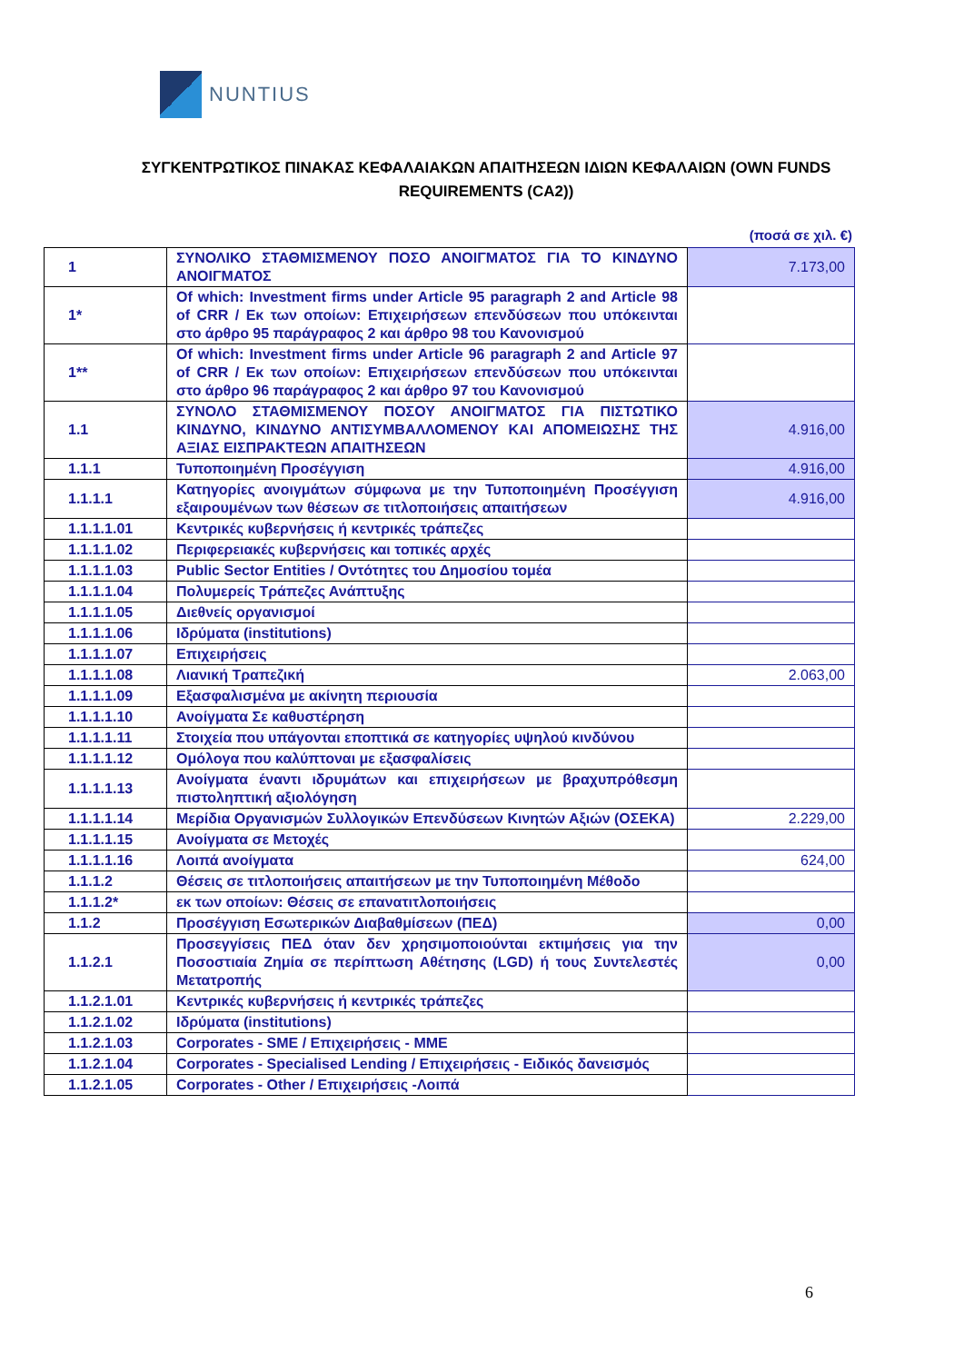NUNTIUS
ΣΥΓΚΕΝΤΡΩΤΙΚΟΣ ΠΙΝΑΚΑΣ ΚΕΦΑΛΑΙΑΚΩΝ ΑΠΑΙΤΗΣΕΩΝ ΙΔΙΩΝ ΚΕΦΑΛΑΙΩΝ (OWN FUNDS REQUIREMENTS (CA2))
(ποσά σε χιλ. €)
| 1 | ΣΥΝΟΛΙΚΟ ΣΤΑΘΜΙΣΜΕΝΟΥ ΠΟΣΟ ΑΝΟΙΓΜΑΤΟΣ ΓΙΑ ΤΟ ΚΙΝΔΥΝΟ ΑΝΟΙΓΜΑΤΟΣ | 7.173,00 |
| 1* | Of which: Investment firms under Article 95 paragraph 2 and Article 98 of CRR / Εκ των οποίων: Επιχειρήσεων επενδύσεων που υπόκεινται στο άρθρο 95 παράγραφος 2 και άρθρο 98 του Κανονισμού | |
| 1** | Of which: Investment firms under Article 96 paragraph 2 and Article 97 of CRR / Εκ των οποίων: Επιχειρήσεων επενδύσεων που υπόκεινται στο άρθρο 96 παράγραφος 2 και άρθρο 97 του Κανονισμού | |
| 1.1 | ΣΥΝΟΛΟ ΣΤΑΘΜΙΣΜΕΝΟΥ ΠΟΣΟΥ ΑΝΟΙΓΜΑΤΟΣ ΓΙΑ ΠΙΣΤΩΤΙΚΟ ΚΙΝΔΥΝΟ, ΚΙΝΔΥΝΟ ΑΝΤΙΣΥΜΒΑΛΛΟΜΕΝΟΥ ΚΑΙ ΑΠΟΜΕΙΩΣΗΣ ΤΗΣ ΑΞΙΑΣ ΕΙΣΠΡΑΚΤΕΩΝ ΑΠΑΙΤΗΣΕΩΝ | 4.916,00 |
| 1.1.1 | Τυποποιημένη Προσέγγιση | 4.916,00 |
| 1.1.1.1 | Κατηγορίες ανοιγμάτων σύμφωνα με την Τυποποιημένη Προσέγγιση εξαιρουμένων των θέσεων σε τιτλοποιήσεις απαιτήσεων | 4.916,00 |
| 1.1.1.1.01 | Κεντρικές κυβερνήσεις ή κεντρικές τράπεζες | |
| 1.1.1.1.02 | Περιφερειακές κυβερνήσεις και τοπικές αρχές | |
| 1.1.1.1.03 | Public Sector Entities / Οντότητες του Δημοσίου τομέα | |
| 1.1.1.1.04 | Πολυμερείς Τράπεζες Ανάπτυξης | |
| 1.1.1.1.05 | Διεθνείς οργανισμοί | |
| 1.1.1.1.06 | Ιδρύματα (institutions) | |
| 1.1.1.1.07 | Επιχειρήσεις | |
| 1.1.1.1.08 | Λιανική Τραπεζική | 2.063,00 |
| 1.1.1.1.09 | Εξασφαλισμένα με ακίνητη περιουσία | |
| 1.1.1.1.10 | Ανοίγματα Σε καθυστέρηση | |
| 1.1.1.1.11 | Στοιχεία που υπάγονται εποπτικά σε κατηγορίες υψηλού κινδύνου | |
| 1.1.1.1.12 | Ομόλογα που καλύπτοναι με εξασφαλίσεις | |
| 1.1.1.1.13 | Ανοίγματα έναντι ιδρυμάτων και επιχειρήσεων με βραχυπρόθεσμη πιστοληπτική αξιολόγηση | |
| 1.1.1.1.14 | Μερίδια Οργανισμών Συλλογικών Επενδύσεων Κινητών Αξιών (ΟΣΕΚΑ) | 2.229,00 |
| 1.1.1.1.15 | Ανοίγματα σε Μετοχές | |
| 1.1.1.1.16 | Λοιπά ανοίγματα | 624,00 |
| 1.1.1.2 | Θέσεις σε τιτλοποιήσεις απαιτήσεων με την Τυποποιημένη Μέθοδο | |
| 1.1.1.2* | εκ των οποίων: Θέσεις σε επανατιτλοποιήσεις | |
| 1.1.2 | Προσέγγιση Εσωτερικών Διαβαθμίσεων (ΠΕΔ) | 0,00 |
| 1.1.2.1 | Προσεγγίσεις ΠΕΔ όταν δεν χρησιμοποιούνται εκτιμήσεις για την Ποσοστιαία Ζημία σε περίπτωση Αθέτησης (LGD) ή τους Συντελεστές Μετατροπής | 0,00 |
| 1.1.2.1.01 | Κεντρικές κυβερνήσεις ή κεντρικές τράπεζες | |
| 1.1.2.1.02 | Ιδρύματα (institutions) | |
| 1.1.2.1.03 | Corporates - SME / Επιχειρήσεις - ΜΜΕ | |
| 1.1.2.1.04 | Corporates - Specialised Lending / Επιχειρήσεις - Ειδικός δανεισμός | |
| 1.1.2.1.05 | Corporates - Other / Επιχειρήσεις -Λοιπά | |
6